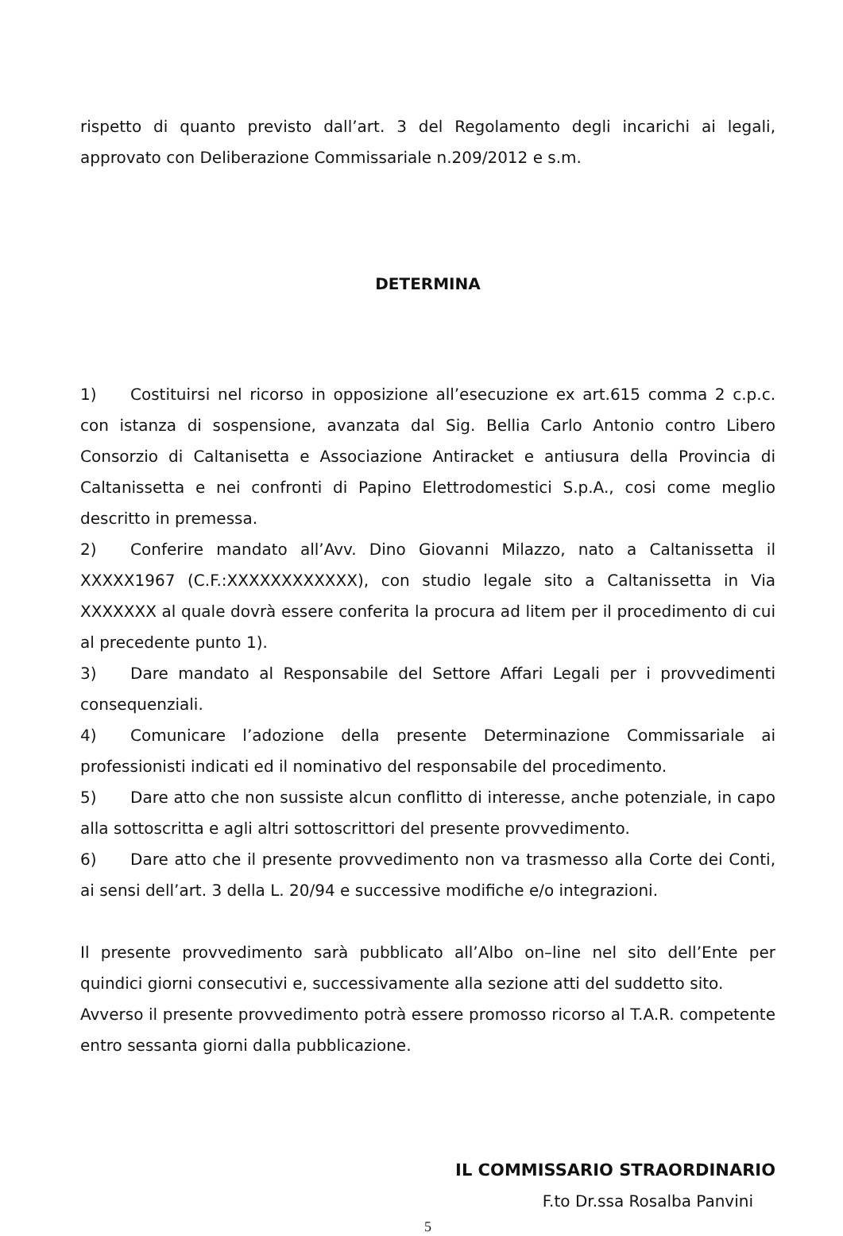rispetto di quanto previsto dall’art. 3 del Regolamento degli incarichi ai legali, approvato con Deliberazione Commissariale n.209/2012 e s.m.
DETERMINA
1) Costituirsi nel ricorso in opposizione all’esecuzione ex art.615 comma 2 c.p.c. con istanza di sospensione, avanzata dal Sig. Bellia Carlo Antonio contro Libero Consorzio di Caltanisetta e Associazione Antiracket e antiusura della Provincia di Caltanissetta e nei confronti di Papino Elettrodomestici S.p.A., cosi come meglio descritto in premessa.
2) Conferire mandato all’Avv. Dino Giovanni Milazzo, nato a Caltanissetta il XXXXX1967 (C.F.:XXXXXXXXXXXX), con studio legale sito a Caltanissetta in Via XXXXXXX al quale dovrà essere conferita la procura ad litem per il procedimento di cui al precedente punto 1).
3) Dare mandato al Responsabile del Settore Affari Legali per i provvedimenti consequenziali.
4) Comunicare l’adozione della presente Determinazione Commissariale ai professionisti indicati ed il nominativo del responsabile del procedimento.
5) Dare atto che non sussiste alcun conflitto di interesse, anche potenziale, in capo alla sottoscritta e agli altri sottoscrittori del presente provvedimento.
6) Dare atto che il presente provvedimento non va trasmesso alla Corte dei Conti, ai sensi dell’art. 3 della L. 20/94 e successive modifiche e/o integrazioni.
Il presente provvedimento sarà pubblicato all’Albo on–line nel sito dell’Ente per quindici giorni consecutivi e, successivamente alla sezione atti del suddetto sito.
Avverso il presente provvedimento potrà essere promosso ricorso al T.A.R. competente entro sessanta giorni dalla pubblicazione.
IL COMMISSARIO STRAORDINARIO
F.to Dr.ssa Rosalba Panvini
5